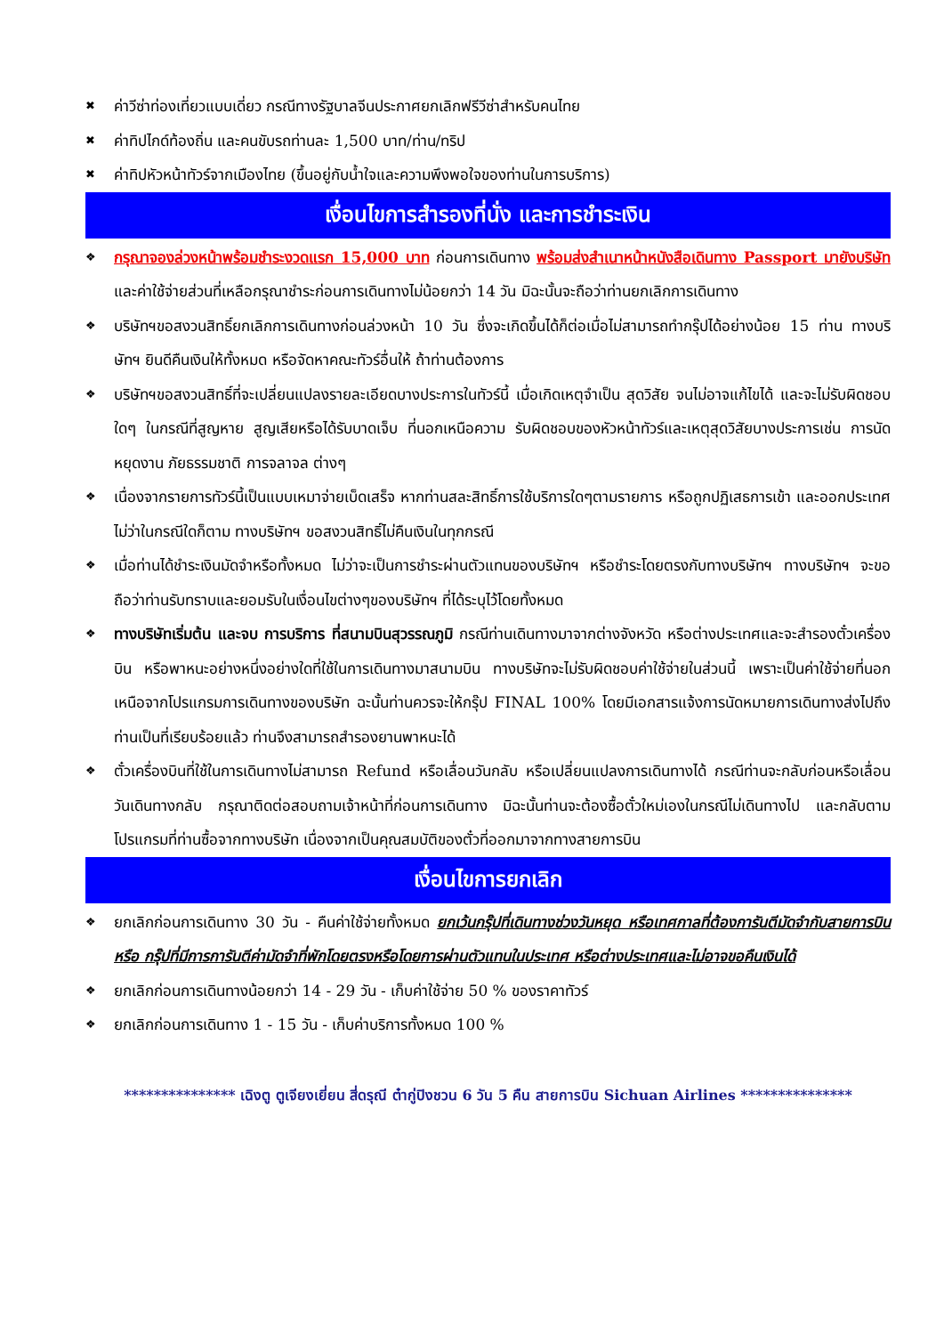✖ ค่าวีซ่าท่องเที่ยวแบบเดี่ยว กรณีทางรัฐบาลจีนประกาศยกเลิกฟรีวีซ่าสำหรับคนไทย
✖ ค่าทิปไกด์ท้องถิ่น และคนขับรถท่านละ 1,500 บาท/ท่าน/ทริป
✖ ค่าทิปหัวหน้าทัวร์จากเมืองไทย (ขึ้นอยู่กับน้ำใจและความพึงพอใจของท่านในการบริการ)
เงื่อนไขการสำรองที่นั่ง และการชำระเงิน
❖ กรุณาจองล่วงหน้าพร้อมชำระงวดแรก 15,000 บาท ก่อนการเดินทาง พร้อมส่งสำเนาหน้าหนังสือเดินทาง Passport มายังบริษัท และค่าใช้จ่ายส่วนที่เหลือกรุณาชำระก่อนการเดินทางไม่น้อยกว่า 14 วัน มิฉะนั้นจะถือว่าท่านยกเลิกการเดินทาง
❖ บริษัทฯขอสงวนสิทธิ์ยกเลิกการเดินทางก่อนล่วงหน้า 10 วัน ซึ่งจะเกิดขึ้นได้ก็ต่อเมื่อไม่สามารถทำกรุ๊ปได้อย่างน้อย 15 ท่าน ทางบริษัทฯ ยินดีคืนเงินให้ทั้งหมด หรือจัดหาคณะทัวร์อื่นให้ ถ้าท่านต้องการ
❖ บริษัทฯขอสงวนสิทธิ์ที่จะเปลี่ยนแปลงรายละเอียดบางประการในทัวร์นี้ เมื่อเกิดเหตุจำเป็น สุดวิสัย จนไม่อาจแก้ไขได้ และจะไม่รับผิดชอบใดๆ ในกรณีที่สูญหาย สูญเสียหรือได้รับบาดเจ็บ ที่นอกเหนือความ รับผิดชอบของหัวหน้าทัวร์และเหตุสุดวิสัยบางประการเช่น การนัดหยุดงาน ภัยธรรมชาติ การจลาจล ต่างๆ
❖ เนื่องจากรายการทัวร์นี้เป็นแบบเหมาจ่ายเบ็ดเสร็จ หากท่านสละสิทธิ์การใช้บริการใดๆตามรายการ หรือถูกปฏิเสธการเข้า และออกประเทศไม่ว่าในกรณีใดก็ตาม ทางบริษัทฯ ขอสงวนสิทธิ์ไม่คืนเงินในทุกกรณี
❖ เมื่อท่านได้ชำระเงินมัดจำหรือทั้งหมด ไม่ว่าจะเป็นการชำระผ่านตัวแทนของบริษัทฯ หรือชำระโดยตรงกับทางบริษัทฯ ทางบริษัทฯ จะขอถือว่าท่านรับทราบและยอมรับในเงื่อนไขต่างๆของบริษัทฯ ที่ได้ระบุไว้โดยทั้งหมด
❖ ทางบริษัทเริ่มต้น และจบ การบริการ ที่สนามบินสุวรรณภูมิ กรณีท่านเดินทางมาจากต่างจังหวัด หรือต่างประเทศและจะสำรองตั๋วเครื่องบิน หรือพาหนะอย่างหนึ่งอย่างใดที่ใช้ในการเดินทางมาสนามบิน ทางบริษัทจะไม่รับผิดชอบค่าใช้จ่ายในส่วนนี้ เพราะเป็นค่าใช้จ่ายที่นอกเหนือจากโปรแกรมการเดินทางของบริษัท ฉะนั้นท่านควรจะให้กรุ๊ป FINAL 100% โดยมีเอกสารแจ้งการนัดหมายการเดินทางส่งไปถึงท่านเป็นที่เรียบร้อยแล้ว ท่านจึงสามารถสำรองยานพาหนะได้
❖ ตั๋วเครื่องบินที่ใช้ในการเดินทางไม่สามารถ Refund หรือเลื่อนวันกลับ หรือเปลี่ยนแปลงการเดินทางได้ กรณีท่านจะกลับก่อนหรือเลื่อนวันเดินทางกลับ กรุณาติดต่อสอบถามเจ้าหน้าที่ก่อนการเดินทาง มิฉะนั้นท่านจะต้องซื้อตั๋วใหม่เองในกรณีไม่เดินทางไป และกลับตามโปรแกรมที่ท่านซื้อจากทางบริษัท เนื่องจากเป็นคุณสมบัติของตั๋วที่ออกมาจากทางสายการบิน
เงื่อนไขการยกเลิก
❖ ยกเลิกก่อนการเดินทาง 30 วัน - คืนค่าใช้จ่ายทั้งหมด ยกเว้นกรุ๊ปที่เดินทางช่วงวันหยุด หรือเทศกาลที่ต้องการันตีมัดจำกับสายการบิน หรือ กรุ๊ปที่มีการการันตีค่ามัดจำที่พักโดยตรงหรือโดยการผ่านตัวแทนในประเทศ หรือต่างประเทศและไม่อาจขอคืนเงินได้
❖ ยกเลิกก่อนการเดินทางน้อยกว่า 14 - 29 วัน - เก็บค่าใช้จ่าย 50 % ของราคาทัวร์
❖ ยกเลิกก่อนการเดินทาง 1 - 15 วัน - เก็บค่าบริการทั้งหมด 100 %
*************** เฉิงตู ตูเจียงเยี่ยน สี่ดรุณี ต๋ากู่ปิงชวน 6 วัน 5 คืน สายการบิน Sichuan Airlines ***************